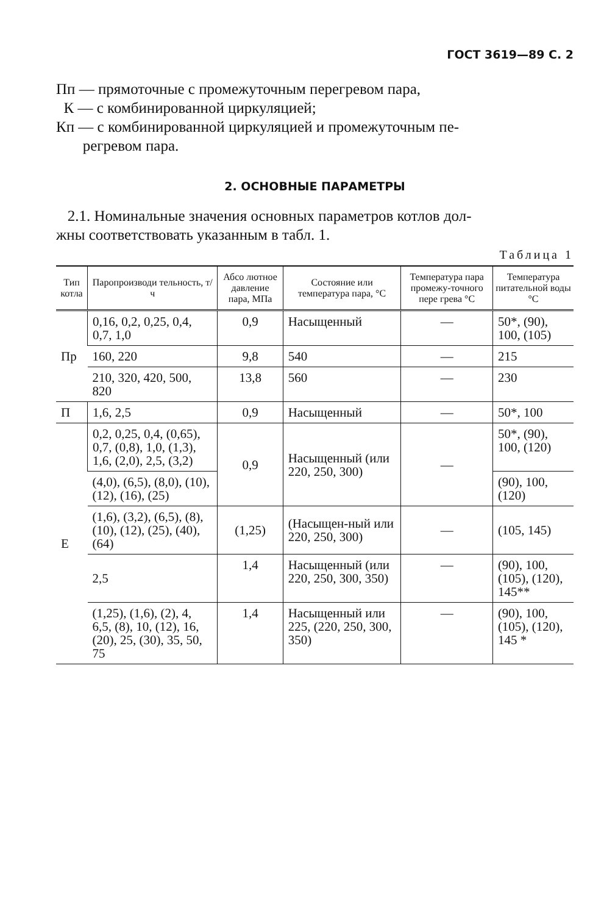ГОСТ 3619—89 С. 2
Пп — прямоточные с промежуточным перегревом пара,
К — с комбинированной циркуляцией;
Кп — с комбинированной циркуляцией и промежуточным пе-
регревом пара.
2. ОСНОВНЫЕ ПАРАМЕТРЫ
2.1. Номинальные значения основных параметров котлов дол-
жны соответствовать указанным в табл. 1.
Таблица 1
| Тип котла | Паропроизводи тельность, т/ч | Абсо лютное давление пара, МПа | Состояние или температура пара, °С | Температура пара промежу-точного пере грева °С | Температура питательной воды °С |
| --- | --- | --- | --- | --- | --- |
| Пр | 0,16, 0,2, 0,25, 0,4, 0,7, 1,0 | 0,9 | Насыщенный | — | 50*, (90), 100, (105) |
| | 160, 220 | 9,8 | 540 | — | 215 |
| | 210, 320, 420, 500, 820 | 13,8 | 560 | — | 230 |
| П | 1,6, 2,5 | 0,9 | Насыщенный | — | 50*, 100 |
| Е | 0,2, 0,25, 0,4, (0,65), 0,7, (0,8), 1,0, (1,3), 1,6, (2,0), 2,5, (3,2) | 0,9 | Насыщенный (или 220, 250, 300) | — | 50*, (90), 100, (120) |
| | (4,0), (6,5), (8,0), (10), (12), (16), (25) | | | | (90), 100, (120) |
| | (1,6), (3,2), (6,5), (8), (10), (12), (25), (40), (64) | (1,25) | (Насыщен-ный или 220, 250, 300) | — | (105, 145) |
| | 2,5 | 1,4 | Насыщенный (или 220, 250, 300, 350) | — | (90), 100, (105), (120), 145** |
| | (1,25), (1,6), (2), 4, 6,5, (8), 10, (12), 16, (20), 25, (30), 35, 50, 75 | 1,4 | Насыщенный или 225, (220, 250, 300, 350) | — | (90), 100, (105), (120), 145 * |